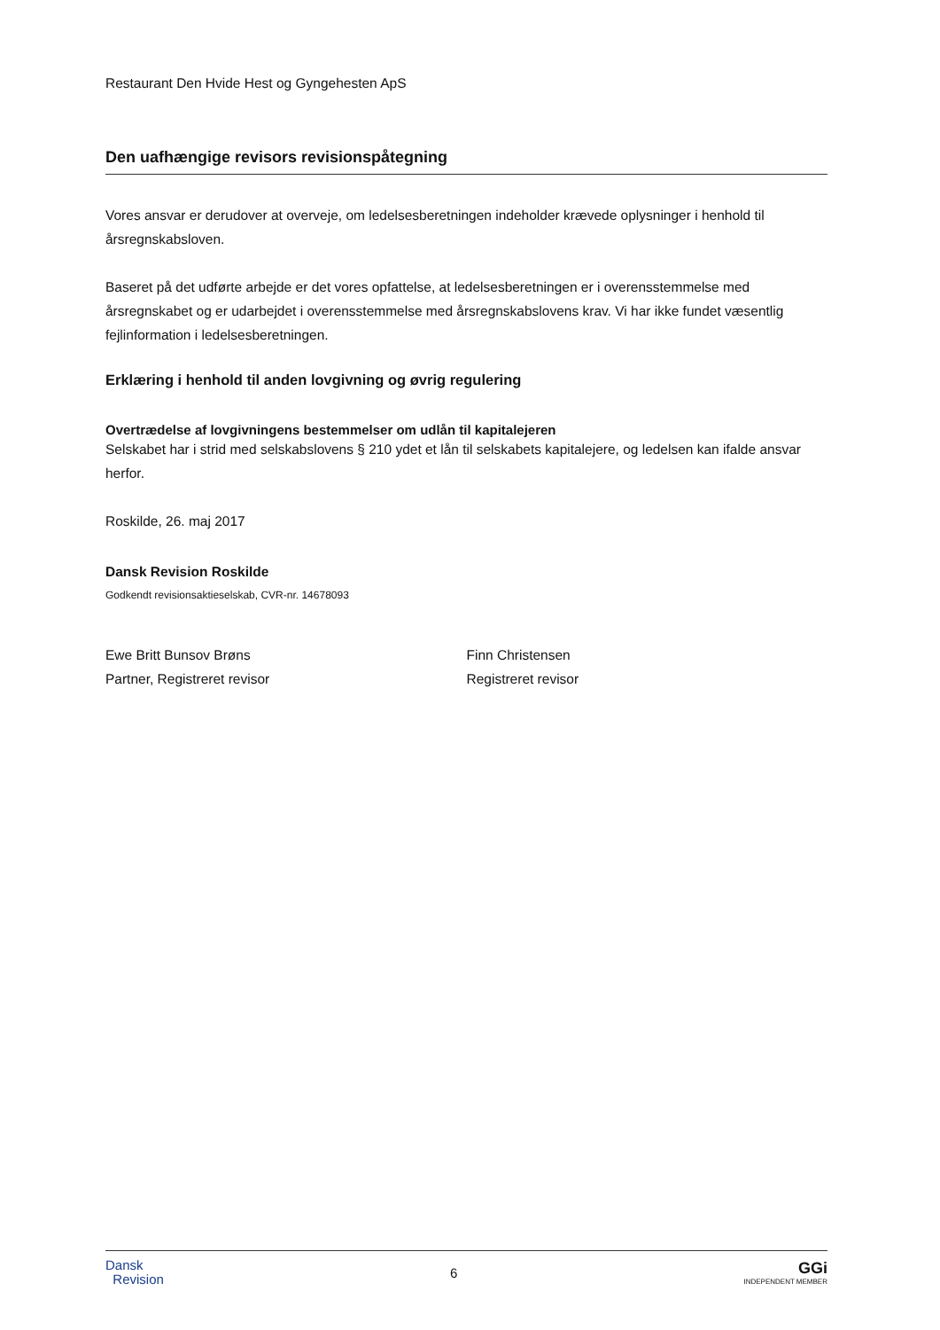Restaurant Den Hvide Hest og Gyngehesten ApS
Den uafhængige revisors revisionspåtegning
Vores ansvar er derudover at overveje, om ledelsesberetningen indeholder krævede oplysninger i henhold til årsregnskabsloven.
Baseret på det udførte arbejde er det vores opfattelse, at ledelsesberetningen er i overensstemmelse med årsregnskabet og er udarbejdet i overensstemmelse med årsregnskabslovens krav. Vi har ikke fundet væsentlig fejlinformation i ledelsesberetningen.
Erklæring i henhold til anden lovgivning og øvrig regulering
Overtrædelse af lovgivningens bestemmelser om udlån til kapitalejeren
Selskabet har i strid med selskabslovens § 210 ydet et lån til selskabets kapitalejere, og ledelsen kan ifalde ansvar herfor.
Roskilde, 26. maj 2017
Dansk Revision Roskilde
Godkendt revisionsaktieselskab, CVR-nr. 14678093
Ewe Britt Bunsov Brøns
Partner, Registreret revisor
Finn Christensen
Registreret revisor
Dansk
Revision 6 GGi
INDEPENDENT MEMBER